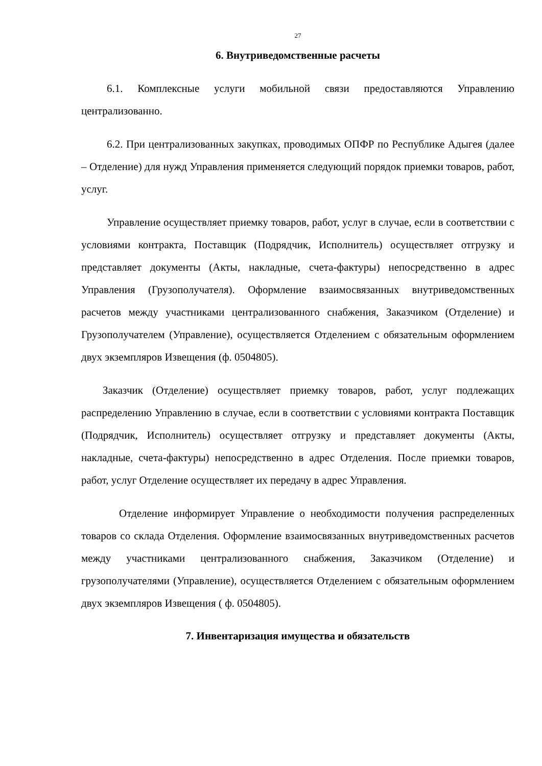27
6. Внутриведомственные расчеты
6.1. Комплексные услуги мобильной связи предоставляются Управлению централизованно.
6.2. При централизованных закупках, проводимых ОПФР по Республике Адыгея (далее – Отделение) для нужд Управления применяется следующий порядок приемки товаров, работ, услуг.
Управление осуществляет приемку товаров, работ, услуг в случае, если в соответствии с условиями контракта, Поставщик (Подрядчик, Исполнитель) осуществляет отгрузку и представляет документы (Акты, накладные, счета-фактуры) непосредственно в адрес Управления (Грузополучателя). Оформление взаимосвязанных внутриведомственных расчетов между участниками централизованного снабжения, Заказчиком (Отделение) и Грузополучателем (Управление), осуществляется Отделением с обязательным оформлением двух экземпляров Извещения (ф. 0504805).
Заказчик (Отделение) осуществляет приемку товаров, работ, услуг подлежащих распределению Управлению в случае, если в соответствии с условиями контракта Поставщик (Подрядчик, Исполнитель) осуществляет отгрузку и представляет документы (Акты, накладные, счета-фактуры) непосредственно в адрес Отделения. После приемки товаров, работ, услуг Отделение осуществляет их передачу в адрес Управления.
Отделение информирует Управление о необходимости получения распределенных товаров со склада Отделения. Оформление взаимосвязанных внутриведомственных расчетов между участниками централизованного снабжения, Заказчиком (Отделение) и грузополучателями (Управление), осуществляется Отделением с обязательным оформлением двух экземпляров Извещения ( ф. 0504805).
7. Инвентаризация имущества и обязательств